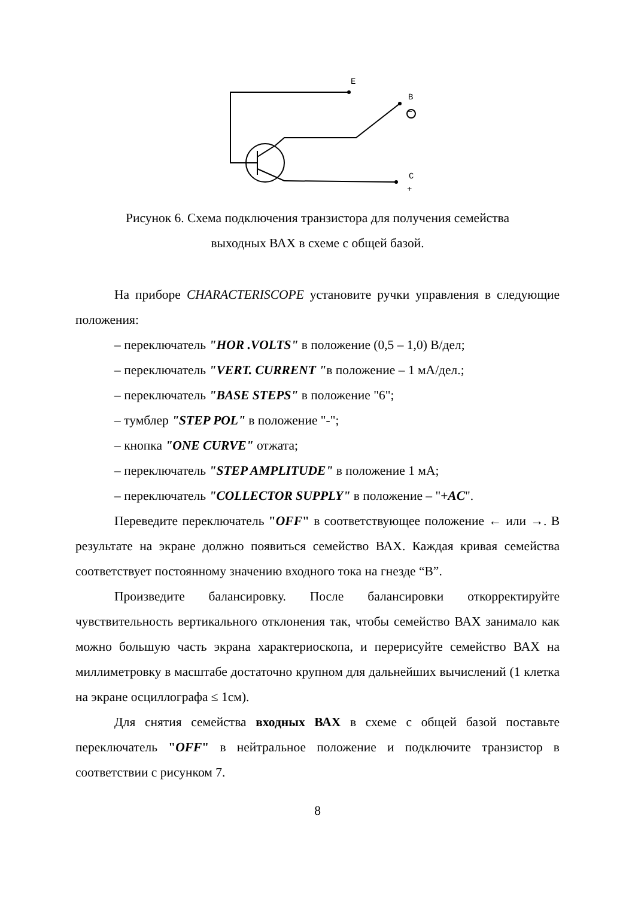E
B
–
C
+
Рисунок 6. Схема подключения транзистора для получения семейства
выходных ВАХ в схеме с общей базой.
На приборе CHARACTERISCOPE установите ручки управления в следующие положения:
– переключатель "HOR .VOLTS" в положение (0,5 – 1,0) В/дел;
– переключатель "VERT. CURRENT "в положение – 1 мА/дел.;
– переключатель "BASE STEPS" в положение "6";
– тумблер "STEP POL" в положение "-";
– кнопка "ONE CURVE" отжата;
– переключатель "STEP AMPLITUDE" в положение 1 мА;
– переключатель "COLLECTOR SUPPLY" в положение – "+AC".
Переведите переключатель "OFF" в соответствующее положение ← или →. В результате на экране должно появиться семейство ВАХ. Каждая кривая семейства соответствует постоянному значению входного тока на гнезде “B”.
Произведите балансировку. После балансировки откорректируйте чувствительность вертикального отклонения так, чтобы семейство ВАХ занимало как можно большую часть экрана характериоскопа, и перерисуйте семейство ВАХ на миллиметровку в масштабе достаточно крупном для дальнейших вычислений (1 клетка на экране осциллографа ≤ 1см).
Для снятия семейства входных ВАХ в схеме с общей базой поставьте переключатель "OFF" в нейтральное положение и подключите транзистор в соответствии с рисунком 7.
8